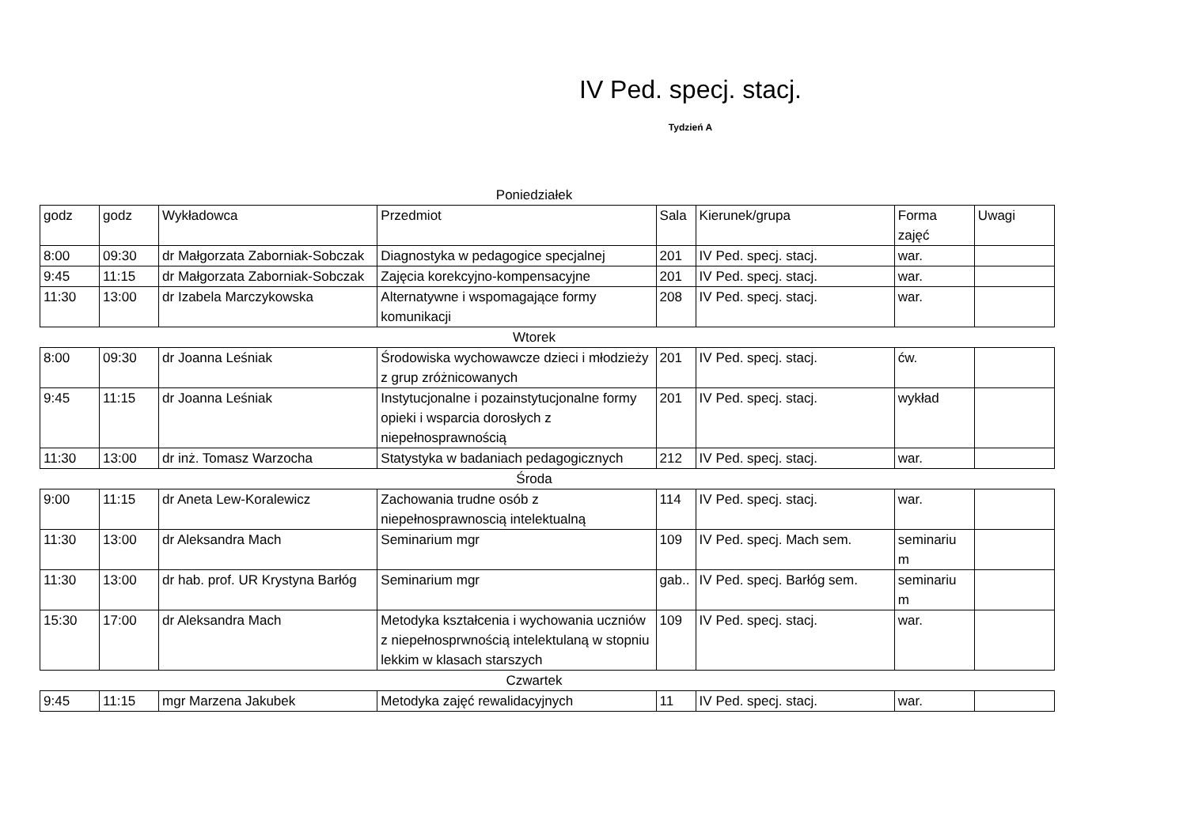IV Ped. specj. stacj.
Tydzień A
Poniedziałek
| godz | godz | Wykładowca | Przedmiot | Sala | Kierunek/grupa | Forma zajęć | Uwagi |
| 8:00 | 09:30 | dr Małgorzata Zaborniak-Sobczak | Diagnostyka w pedagogice specjalnej | 201 | IV Ped. specj. stacj. | war. | |
| 9:45 | 11:15 | dr Małgorzata Zaborniak-Sobczak | Zajęcia korekcyjno-kompensacyjne | 201 | IV Ped. specj. stacj. | war. | |
| 11:30 | 13:00 | dr Izabela Marczykowska | Alternatywne i wspomagające formy komunikacji | 208 | IV Ped. specj. stacj. | war. | |
Wtorek
| 8:00 | 09:30 | dr Joanna Leśniak | Środowiska wychowawcze dzieci i młodzieży z grup zróżnicowanych | 201 | IV Ped. specj. stacj. | ćw. | |
| 9:45 | 11:15 | dr Joanna Leśniak | Instytucjonalne i pozainstytucjonalne formy opieki i wsparcia dorosłych z niepełnosprawnością | 201 | IV Ped. specj. stacj. | wykład | |
| 11:30 | 13:00 | dr inż. Tomasz Warzocha | Statystyka w badaniach pedagogicznych | 212 | IV Ped. specj. stacj. | war. | |
Środa
| 9:00 | 11:15 | dr Aneta Lew-Koralewicz | Zachowania trudne osób z niepełnosprawnoscią intelektualną | 114 | IV Ped. specj. stacj. | war. | |
| 11:30 | 13:00 | dr Aleksandra Mach | Seminarium mgr | 109 | IV Ped. specj. Mach sem. | seminariu m | |
| 11:30 | 13:00 | dr hab. prof. UR Krystyna Barłóg | Seminarium mgr | gab.. | IV Ped. specj. Barłóg sem. | seminariu m | |
| 15:30 | 17:00 | dr Aleksandra Mach | Metodyka kształcenia i wychowania uczniów z niepełnosprwnością intelektulaną w stopniu lekkim w klasach starszych | 109 | IV Ped. specj. stacj. | war. | |
Czwartek
| 9:45 | 11:15 | mgr Marzena Jakubek | Metodyka zajęć rewalidacyjnych | 11 | IV Ped. specj. stacj. | war. | |